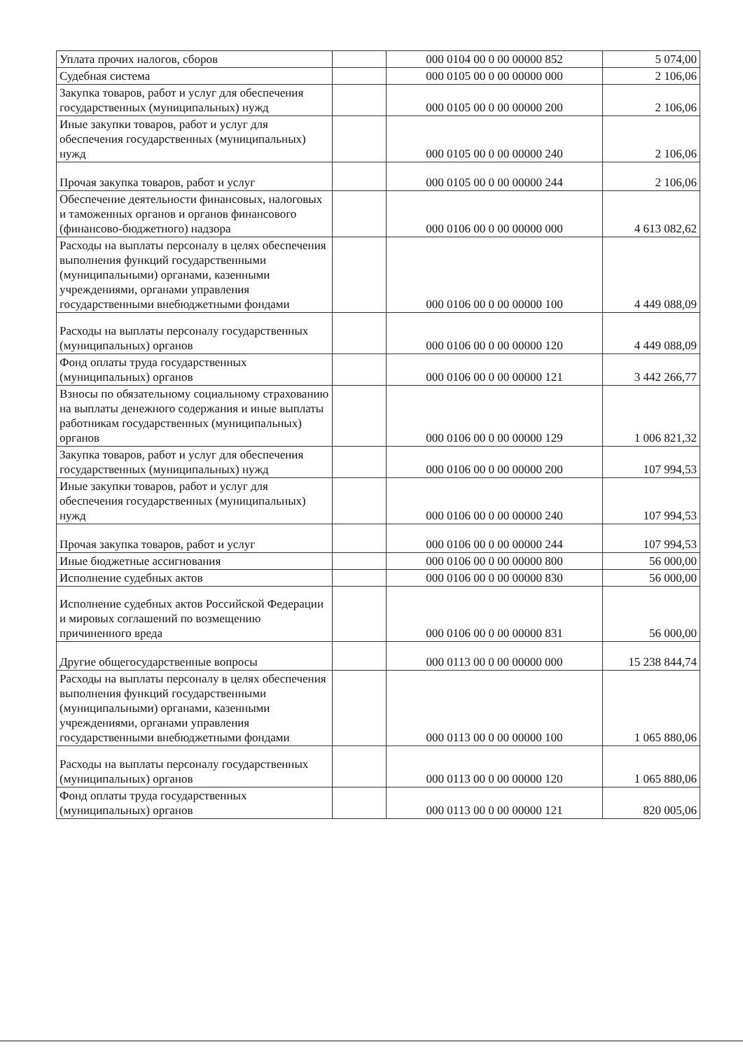| Уплата прочих налогов, сборов | | 000 0104 00 0 00 00000 852 | 5 074,00 |
| Судебная система | | 000 0105 00 0 00 00000 000 | 2 106,06 |
| Закупка товаров, работ и услуг для обеспечения государственных (муниципальных) нужд | | 000 0105 00 0 00 00000 200 | 2 106,06 |
| Иные закупки товаров, работ и услуг для обеспечения государственных (муниципальных) нужд | | 000 0105 00 0 00 00000 240 | 2 106,06 |
| Прочая закупка товаров, работ и услуг | | 000 0105 00 0 00 00000 244 | 2 106,06 |
| Обеспечение деятельности финансовых, налоговых и таможенных органов и органов финансового (финансово-бюджетного) надзора | | 000 0106 00 0 00 00000 000 | 4 613 082,62 |
| Расходы на выплаты персоналу в целях обеспечения выполнения функций государственными (муниципальными) органами, казенными учреждениями, органами управления государственными внебюджетными фондами | | 000 0106 00 0 00 00000 100 | 4 449 088,09 |
| Расходы на выплаты персоналу государственных (муниципальных) органов | | 000 0106 00 0 00 00000 120 | 4 449 088,09 |
| Фонд оплаты труда государственных (муниципальных) органов | | 000 0106 00 0 00 00000 121 | 3 442 266,77 |
| Взносы по обязательному социальному страхованию на выплаты денежного содержания и иные выплаты работникам государственных (муниципальных) органов | | 000 0106 00 0 00 00000 129 | 1 006 821,32 |
| Закупка товаров, работ и услуг для обеспечения государственных (муниципальных) нужд | | 000 0106 00 0 00 00000 200 | 107 994,53 |
| Иные закупки товаров, работ и услуг для обеспечения государственных (муниципальных) нужд | | 000 0106 00 0 00 00000 240 | 107 994,53 |
| Прочая закупка товаров, работ и услуг | | 000 0106 00 0 00 00000 244 | 107 994,53 |
| Иные бюджетные ассигнования | | 000 0106 00 0 00 00000 800 | 56 000,00 |
| Исполнение судебных актов | | 000 0106 00 0 00 00000 830 | 56 000,00 |
| Исполнение судебных актов Российской Федерации и мировых соглашений по возмещению причиненного вреда | | 000 0106 00 0 00 00000 831 | 56 000,00 |
| Другие общегосударственные вопросы | | 000 0113 00 0 00 00000 000 | 15 238 844,74 |
| Расходы на выплаты персоналу в целях обеспечения выполнения функций государственными (муниципальными) органами, казенными учреждениями, органами управления государственными внебюджетными фондами | | 000 0113 00 0 00 00000 100 | 1 065 880,06 |
| Расходы на выплаты персоналу государственных (муниципальных) органов | | 000 0113 00 0 00 00000 120 | 1 065 880,06 |
| Фонд оплаты труда государственных (муниципальных) органов | | 000 0113 00 0 00 00000 121 | 820 005,06 |